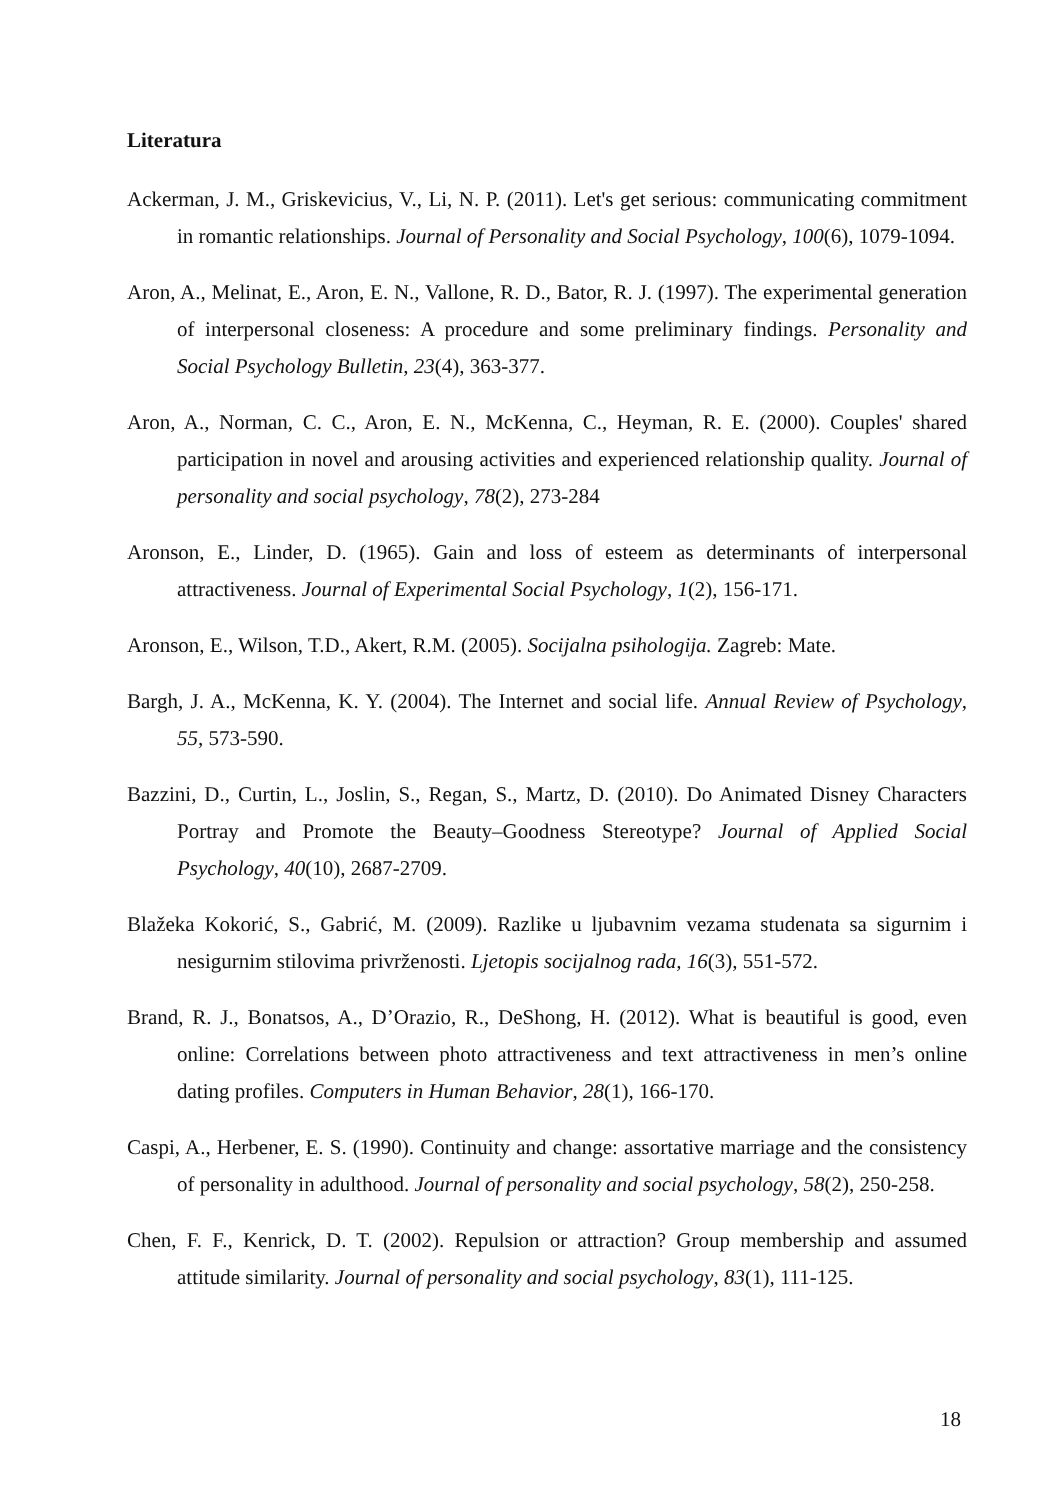Literatura
Ackerman, J. M., Griskevicius, V., Li, N. P. (2011). Let's get serious: communicating commitment in romantic relationships. Journal of Personality and Social Psychology, 100(6), 1079-1094.
Aron, A., Melinat, E., Aron, E. N., Vallone, R. D., Bator, R. J. (1997). The experimental generation of interpersonal closeness: A procedure and some preliminary findings. Personality and Social Psychology Bulletin, 23(4), 363-377.
Aron, A., Norman, C. C., Aron, E. N., McKenna, C., Heyman, R. E. (2000). Couples' shared participation in novel and arousing activities and experienced relationship quality. Journal of personality and social psychology, 78(2), 273-284
Aronson, E., Linder, D. (1965). Gain and loss of esteem as determinants of interpersonal attractiveness. Journal of Experimental Social Psychology, 1(2), 156-171.
Aronson, E., Wilson, T.D., Akert, R.M. (2005). Socijalna psihologija. Zagreb: Mate.
Bargh, J. A., McKenna, K. Y. (2004). The Internet and social life. Annual Review of Psychology, 55, 573-590.
Bazzini, D., Curtin, L., Joslin, S., Regan, S., Martz, D. (2010). Do Animated Disney Characters Portray and Promote the Beauty–Goodness Stereotype? Journal of Applied Social Psychology, 40(10), 2687-2709.
Blažeka Kokorić, S., Gabrić, M. (2009). Razlike u ljubavnim vezama studenata sa sigurnim i nesigurnim stilovima privrženosti. Ljetopis socijalnog rada, 16(3), 551-572.
Brand, R. J., Bonatsos, A., D’Orazio, R., DeShong, H. (2012). What is beautiful is good, even online: Correlations between photo attractiveness and text attractiveness in men’s online dating profiles. Computers in Human Behavior, 28(1), 166-170.
Caspi, A., Herbener, E. S. (1990). Continuity and change: assortative marriage and the consistency of personality in adulthood. Journal of personality and social psychology, 58(2), 250-258.
Chen, F. F., Kenrick, D. T. (2002). Repulsion or attraction? Group membership and assumed attitude similarity. Journal of personality and social psychology, 83(1), 111-125.
18